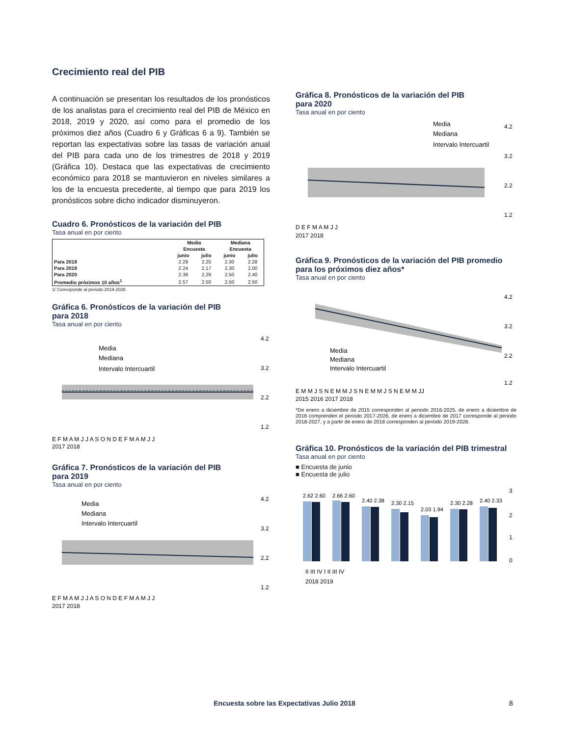Crecimiento real del PIB
A continuación se presentan los resultados de los pronósticos de los analistas para el crecimiento real del PIB de México en 2018, 2019 y 2020, así como para el promedio de los próximos diez años (Cuadro 6 y Gráficas 6 a 9). También se reportan las expectativas sobre las tasas de variación anual del PIB para cada uno de los trimestres de 2018 y 2019 (Gráfica 10). Destaca que las expectativas de crecimiento económico para 2018 se mantuvieron en niveles similares a los de la encuesta precedente, al tiempo que para 2019 los pronósticos sobre dicho indicador disminuyeron.
Cuadro 6. Pronósticos de la variación del PIB
Tasa anual en por ciento
| | Media | | Mediana | |
| --- | --- | --- | --- | --- |
| | Encuesta | | Encuesta | |
| | junio | julio | junio | julio |
| Para 2018 | 2.29 | 2.25 | 2.30 | 2.28 |
| Para 2019 | 2.24 | 2.17 | 2.30 | 2.00 |
| Para 2020 | 2.39 | 2.29 | 2.50 | 2.40 |
| Promedio próximos 10 años<sup>1</sup> | 2.57 | 2.50 | 2.50 | 2.50 |
1/ Corresponde al periodo 2019-2028.
Gráfica 6. Pronósticos de la variación del PIB
para 2018
Tasa anual en por ciento
Media
Mediana
Intervalo Intercuartil
4.2
3.2
2.2
1.2
E F M A M J J A S O N D E F M A M J J
2017 2018
Gráfica 7. Pronósticos de la variación del PIB
para 2019
Tasa anual en por ciento
Media
Mediana
Intervalo Intercuartil
4.2
3.2
2.2
1.2
E F M A M J J A S O N D E F M A M J J
2017 2018
Gráfica 8. Pronósticos de la variación del PIB
para 2020
Tasa anual en por ciento
Media
Mediana
Intervalo Intercuartil
4.2
3.2
2.2
1.2
D E F M A M J J
2017 2018
Gráfica 9. Pronósticos de la variación del PIB promedio
para los próximos diez años*
Tasa anual en por ciento
Media
Mediana
Intervalo Intercuartil
4.2
3.2
2.2
1.2
E M M J S N E M M J S N E M M J S N E M M JJ
2015 2016 2017 2018
*De enero a diciembre de 2015 corresponden al periodo 2016-2025, de enero a diciembre de 2016 comprenden el periodo 2017-2026, de enero a diciembre de 2017 corresponde al periodo 2018-2027, y a partir de enero de 2018 corresponden al periodo 2019-2028.
Gráfica 10. Pronósticos de la variación del PIB trimestral
Tasa anual en por ciento
■ Encuesta de junio
■ Encuesta de julio
2.62 2.60
2.66 2.60
2.40 2.38
2.30 2.15
2.03 1.94
2.30 2.28
2.40 2.33
3
2
1
0
II III IV I II III IV
2018 2019
Encuesta sobre las Expectativas Julio 2018 8